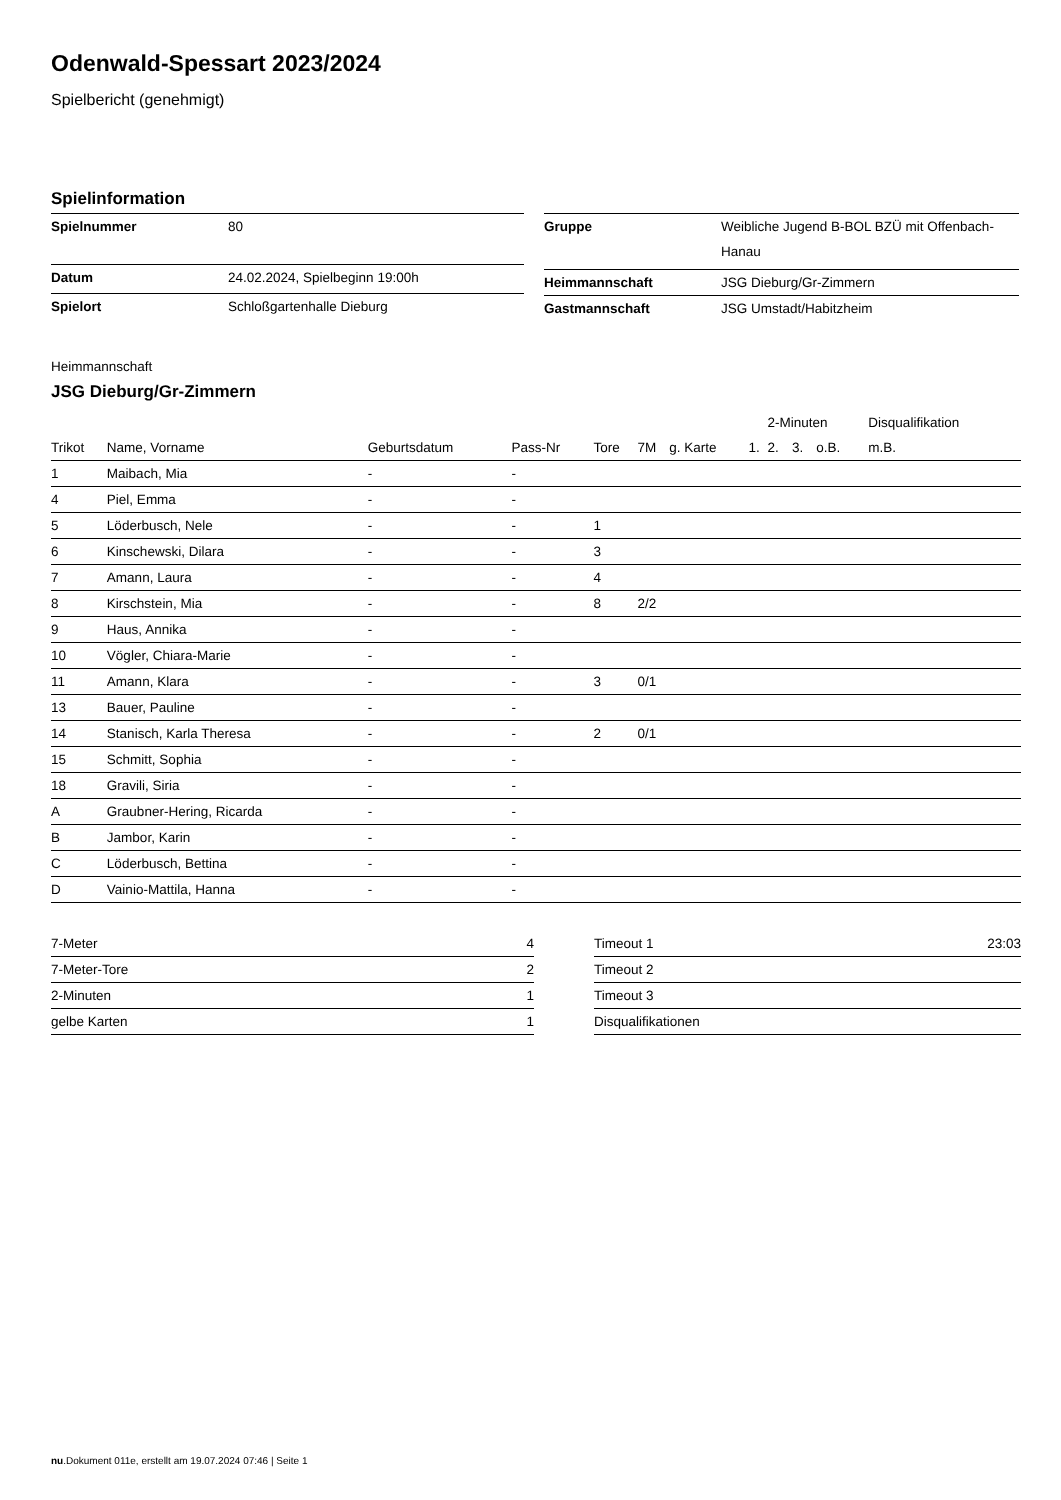Odenwald-Spessart 2023/2024
Spielbericht (genehmigt)
Spielinformation
| Spielnummer | 80 |
| Datum | 24.02.2024, Spielbeginn 19:00h |
| Spielort | Schloßgartenhalle Dieburg |
| Gruppe | Weibliche Jugend B-BOL BZÜ mit Offenbach-Hanau |
| Heimmannschaft | JSG Dieburg/Gr-Zimmern |
| Gastmannschaft | JSG Umstadt/Habitzheim |
Heimmannschaft
JSG Dieburg/Gr-Zimmern
| | | | | | | | | 2-Minuten | | | Disqualifikation |
| --- | --- | --- | --- | --- | --- | --- | --- | --- | --- | --- | --- |
| Trikot | Name, Vorname | Geburtsdatum | Pass-Nr | Tore | 7M | g. Karte | 1. | 2. | 3. | o.B. | m.B. |
| 1 | Maibach, Mia | - | - | | | | | | | | |
| 4 | Piel, Emma | - | - | | | | | | | | |
| 5 | Löderbusch, Nele | - | - | 1 | | | | | | | |
| 6 | Kinschewski, Dilara | - | - | 3 | | | | | | | |
| 7 | Amann, Laura | - | - | 4 | | | | | | | |
| 8 | Kirschstein, Mia | - | - | 8 | 2/2 | | | | | | |
| 9 | Haus, Annika | - | - | | | | | | | | |
| 10 | Vögler, Chiara-Marie | - | - | | | | | | | | |
| 11 | Amann, Klara | - | - | 3 | 0/1 | | | | | | |
| 13 | Bauer, Pauline | - | - | | | | | | | | |
| 14 | Stanisch, Karla Theresa | - | - | 2 | 0/1 | | | | | | |
| 15 | Schmitt, Sophia | - | - | | | | | | | | |
| 18 | Gravili, Siria | - | - | | | | | | | | |
| A | Graubner-Hering, Ricarda | - | - | | | | | | | | |
| B | Jambor, Karin | - | - | | | | | | | | |
| C | Löderbusch, Bettina | - | - | | | | | | | | |
| D | Vainio-Mattila, Hanna | - | - | | | | | | | | |
| 7-Meter | 4 |
| 7-Meter-Tore | 2 |
| 2-Minuten | 1 |
| gelbe Karten | 1 |
| Timeout 1 | 23:03 |
| Timeout 2 | |
| Timeout 3 | |
| Disqualifikationen | |
nu.Dokument 011e, erstellt am 19.07.2024 07:46 | Seite 1